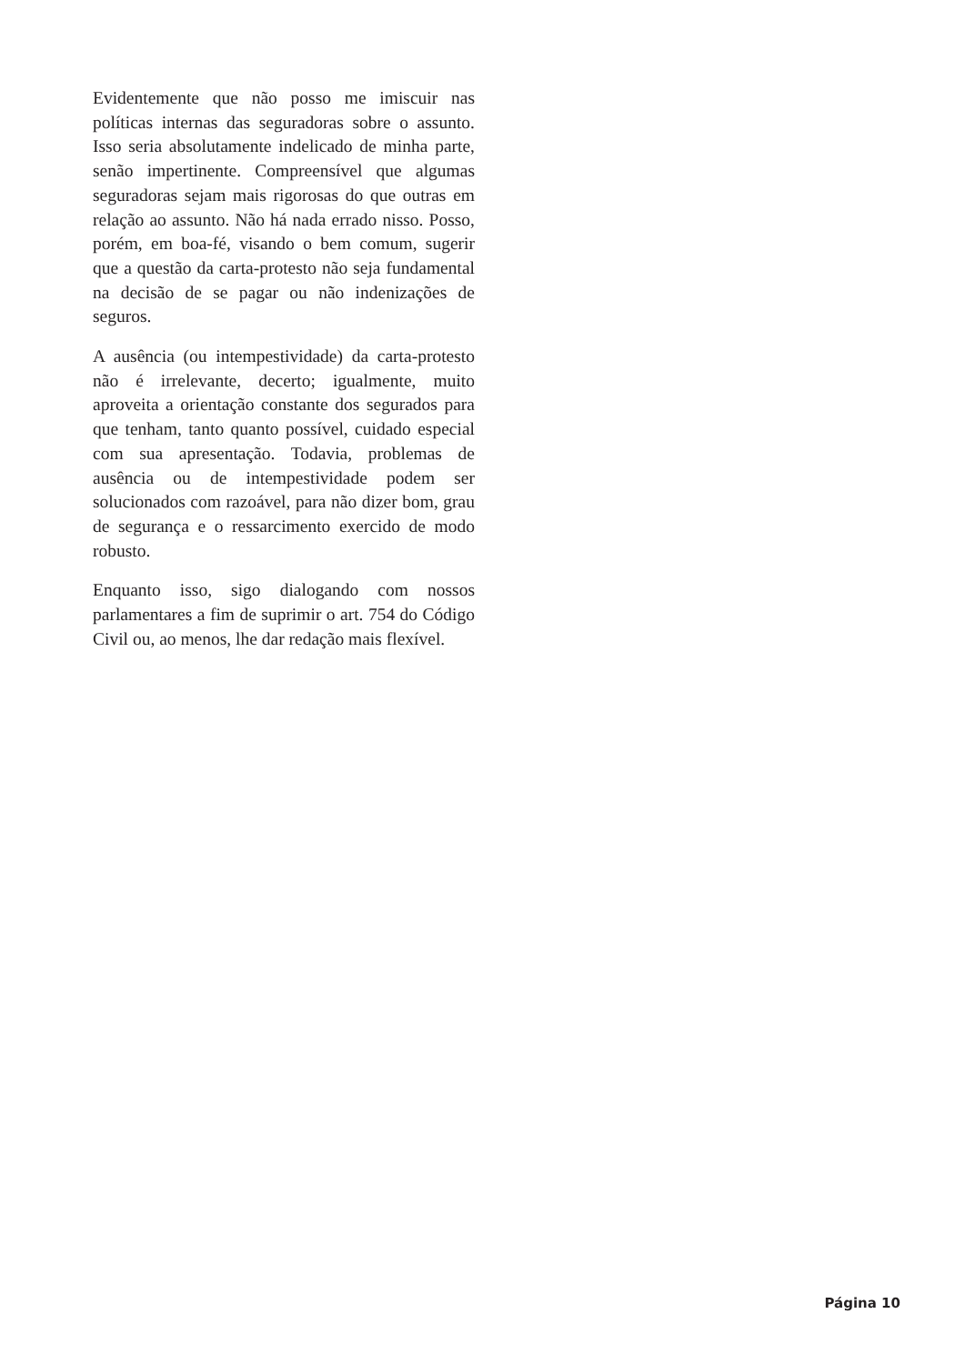Evidentemente que não posso me imiscuir nas políticas internas das seguradoras sobre o assunto. Isso seria absolutamente indelicado de minha parte, senão impertinente. Compreensível que algumas seguradoras sejam mais rigorosas do que outras em relação ao assunto. Não há nada errado nisso. Posso, porém, em boa-fé, visando o bem comum, sugerir que a questão da carta-protesto não seja fundamental na decisão de se pagar ou não indenizações de seguros.
A ausência (ou intempestividade) da carta-protesto não é irrelevante, decerto; igualmente, muito aproveita a orientação constante dos segurados para que tenham, tanto quanto possível, cuidado especial com sua apresentação. Todavia, problemas de ausência ou de intempestividade podem ser solucionados com razoável, para não dizer bom, grau de segurança e o ressarcimento exercido de modo robusto.
Enquanto isso, sigo dialogando com nossos parlamentares a fim de suprimir o art. 754 do Código Civil ou, ao menos, lhe dar redação mais flexível.
Página 10